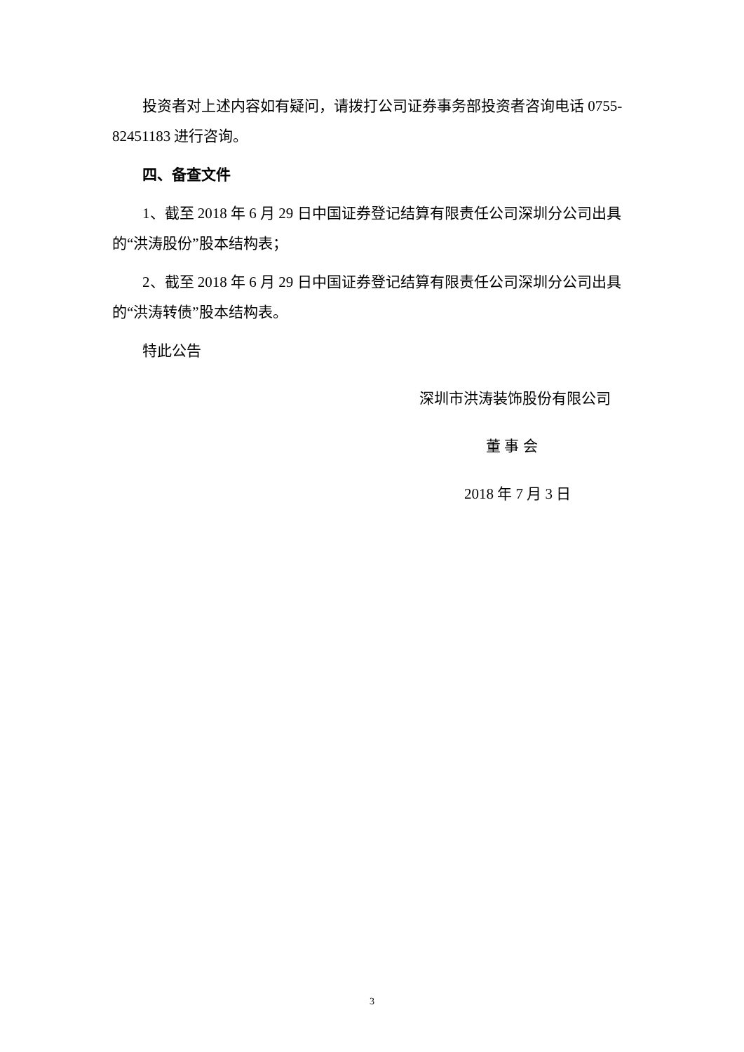投资者对上述内容如有疑问，请拨打公司证券事务部投资者咨询电话 0755-82451183 进行咨询。
四、备查文件
1、截至 2018 年 6 月 29 日中国证券登记结算有限责任公司深圳分公司出具的“洪涛股份”股本结构表；
2、截至 2018 年 6 月 29 日中国证券登记结算有限责任公司深圳分公司出具的“洪涛转债”股本结构表。
特此公告
深圳市洪涛装饰股份有限公司
董 事 会
2018 年 7 月 3 日
3